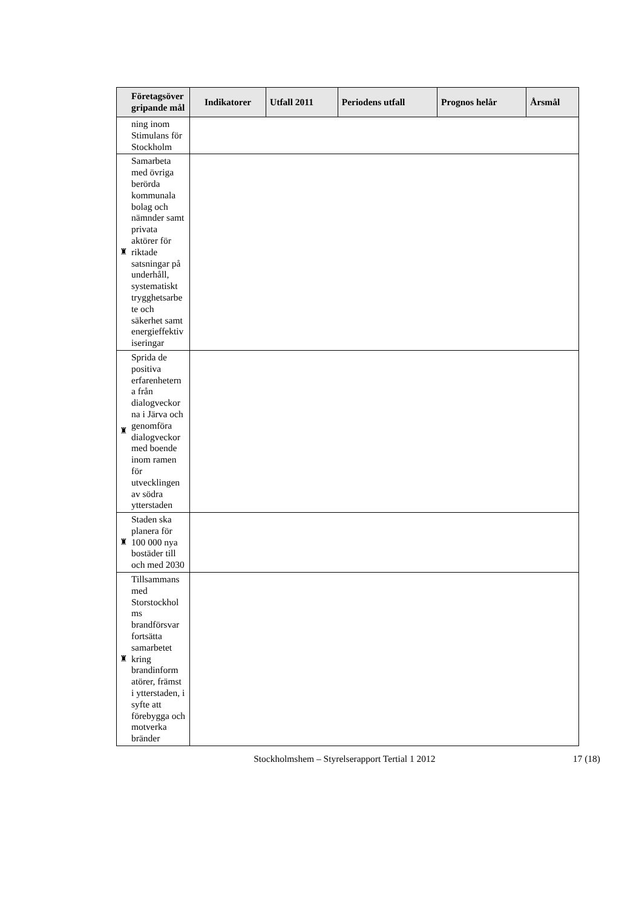| | Företagsöver gripande mål | Indikatorer | Utfall 2011 | Periodens utfall | Prognos helår | Årsmål |
| --- | --- | --- | --- | --- | --- | --- |
| | ning inom Stimulans för Stockholm | | | | | |
| ♜ | Samarbeta med övriga berörda kommunala bolag och nämnder samt privata aktörer för riktade satsningar på underhåll, systematiskt trygghetsarbe te och säkerhet samt energieffektiv iseringar | | | | | |
| ♜ | Sprida de positiva erfarenhetern a från dialogveckor na i Järva och genomföra dialogveckor med boende inom ramen för utvecklingen av södra ytterstaden | | | | | |
| ♜ | Staden ska planera för 100 000 nya bostäder till och med 2030 | | | | | |
| ♜ | Tillsammans med Storstockhol ms brandförsvar fortsätta samarbetet kring brandinform atörer, främst i ytterstaden, i syfte att förebygga och motverka bränder | | | | | |
Stockholmshem – Styrelserapport Tertial 1 2012 17 (18)